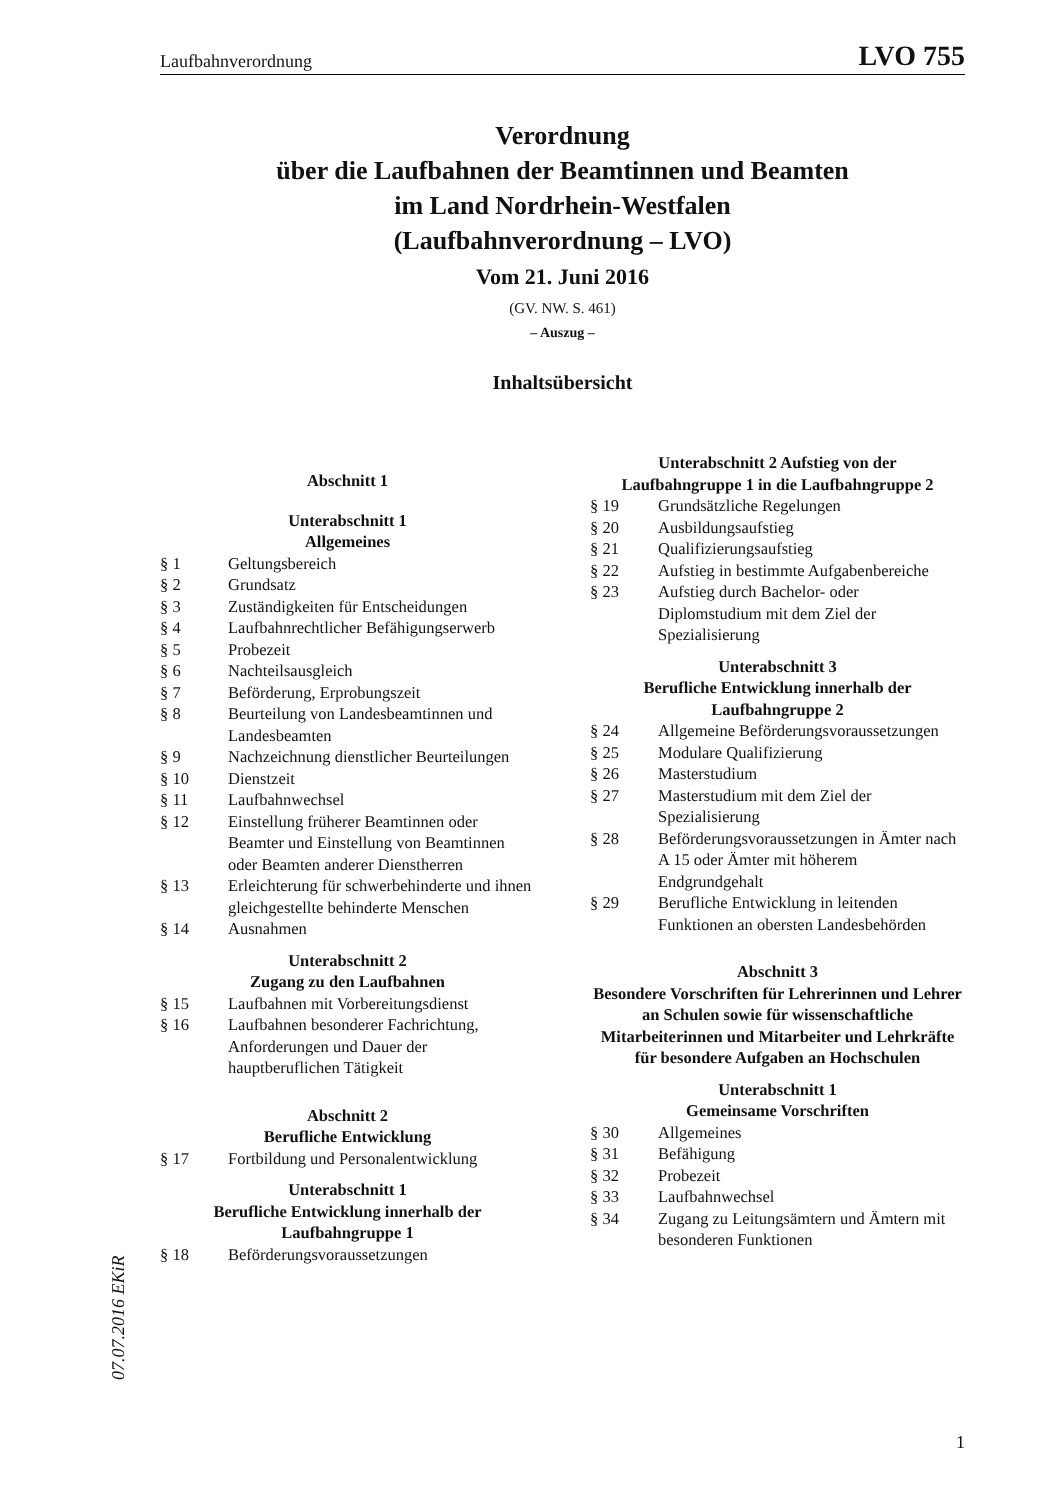Laufbahnverordnung LVO 755
Verordnung
über die Laufbahnen der Beamtinnen und Beamten
im Land Nordrhein-Westfalen
(Laufbahnverordnung – LVO)
Vom 21. Juni 2016
(GV. NW. S. 461)
– Auszug –
Inhaltsübersicht
Abschnitt 1
Unterabschnitt 1
Allgemeines
§ 1 Geltungsbereich
§ 2 Grundsatz
§ 3 Zuständigkeiten für Entscheidungen
§ 4 Laufbahnrechtlicher Befähigungserwerb
§ 5 Probezeit
§ 6 Nachteilsausgleich
§ 7 Beförderung, Erprobungszeit
§ 8 Beurteilung von Landesbeamtinnen und Landesbeamten
§ 9 Nachzeichnung dienstlicher Beurteilungen
§ 10 Dienstzeit
§ 11 Laufbahnwechsel
§ 12 Einstellung früherer Beamtinnen oder Beamter und Einstellung von Beamtinnen oder Beamten anderer Dienstherren
§ 13 Erleichterung für schwerbehinderte und ihnen gleichgestellte behinderte Menschen
§ 14 Ausnahmen
Unterabschnitt 2
Zugang zu den Laufbahnen
§ 15 Laufbahnen mit Vorbereitungsdienst
§ 16 Laufbahnen besonderer Fachrichtung, Anforderungen und Dauer der hauptberuflichen Tätigkeit
Abschnitt 2
Berufliche Entwicklung
§ 17 Fortbildung und Personalentwicklung
Unterabschnitt 1
Berufliche Entwicklung innerhalb der
Laufbahngruppe 1
§ 18 Beförderungsvoraussetzungen
Unterabschnitt 2 Aufstieg von der
Laufbahngruppe 1 in die Laufbahngruppe 2
§ 19 Grundsätzliche Regelungen
§ 20 Ausbildungsaufstieg
§ 21 Qualifizierungsaufstieg
§ 22 Aufstieg in bestimmte Aufgabenbereiche
§ 23 Aufstieg durch Bachelor- oder Diplomstudium mit dem Ziel der Spezialisierung
Unterabschnitt 3
Berufliche Entwicklung innerhalb der
Laufbahngruppe 2
§ 24 Allgemeine Beförderungsvoraussetzungen
§ 25 Modulare Qualifizierung
§ 26 Masterstudium
§ 27 Masterstudium mit dem Ziel der Spezialisierung
§ 28 Beförderungsvoraussetzungen in Ämter nach A 15 oder Ämter mit höherem Endgrundgehalt
§ 29 Berufliche Entwicklung in leitenden Funktionen an obersten Landesbehörden
Abschnitt 3
Besondere Vorschriften für Lehrerinnen und Lehrer an Schulen sowie für wissenschaftliche Mitarbeiterinnen und Mitarbeiter und Lehrkräfte für besondere Aufgaben an Hochschulen
Unterabschnitt 1
Gemeinsame Vorschriften
§ 30 Allgemeines
§ 31 Befähigung
§ 32 Probezeit
§ 33 Laufbahnwechsel
§ 34 Zugang zu Leitungsämtern und Ämtern mit besonderen Funktionen
07.07.2016 EKiR
1